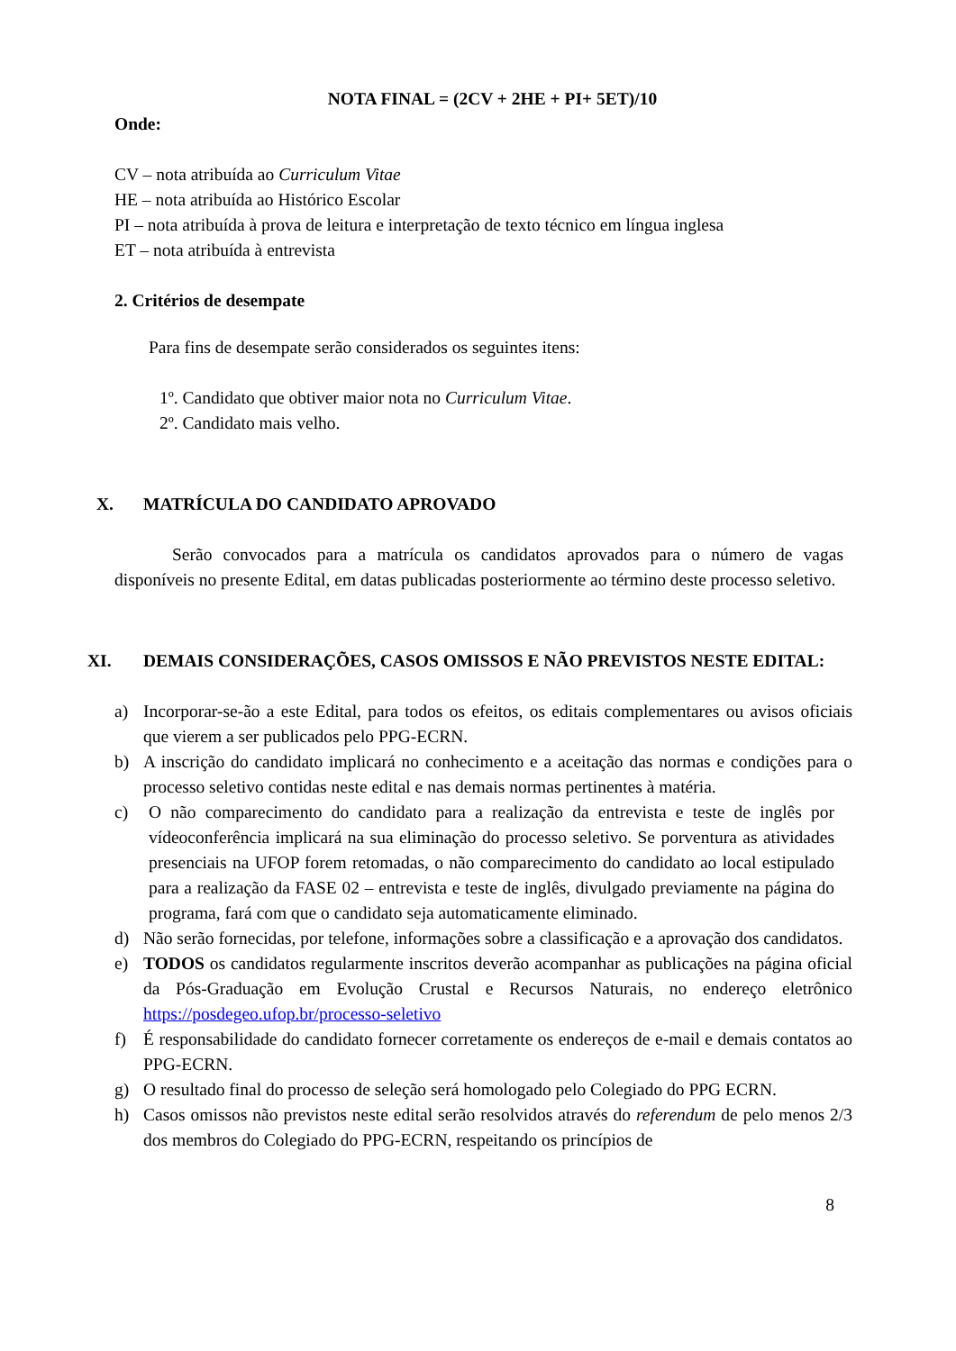NOTA FINAL = (2CV + 2HE + PI+ 5ET)/10
Onde:
CV – nota atribuída ao Curriculum Vitae
HE – nota atribuída ao Histórico Escolar
PI – nota atribuída à prova de leitura e interpretação de texto técnico em língua inglesa
ET – nota atribuída à entrevista
2. Critérios de desempate
Para fins de desempate serão considerados os seguintes itens:
1º. Candidato que obtiver maior nota no Curriculum Vitae.
2º. Candidato mais velho.
X. MATRÍCULA DO CANDIDATO APROVADO
Serão convocados para a matrícula os candidatos aprovados para o número de vagas disponíveis no presente Edital, em datas publicadas posteriormente ao término deste processo seletivo.
XI. DEMAIS CONSIDERAÇÕES, CASOS OMISSOS E NÃO PREVISTOS NESTE EDITAL:
a) Incorporar-se-ão a este Edital, para todos os efeitos, os editais complementares ou avisos oficiais que vierem a ser publicados pelo PPG-ECRN.
b) A inscrição do candidato implicará no conhecimento e a aceitação das normas e condições para o processo seletivo contidas neste edital e nas demais normas pertinentes à matéria.
c) O não comparecimento do candidato para a realização da entrevista e teste de inglês por vídeoconferência implicará na sua eliminação do processo seletivo. Se porventura as atividades presenciais na UFOP forem retomadas, o não comparecimento do candidato ao local estipulado para a realização da FASE 02 – entrevista e teste de inglês, divulgado previamente na página do programa, fará com que o candidato seja automaticamente eliminado.
d) Não serão fornecidas, por telefone, informações sobre a classificação e a aprovação dos candidatos.
e) TODOS os candidatos regularmente inscritos deverão acompanhar as publicações na página oficial da Pós-Graduação em Evolução Crustal e Recursos Naturais, no endereço eletrônico https://posdegeo.ufop.br/processo-seletivo
f) É responsabilidade do candidato fornecer corretamente os endereços de e-mail e demais contatos ao PPG-ECRN.
g) O resultado final do processo de seleção será homologado pelo Colegiado do PPG ECRN.
h) Casos omissos não previstos neste edital serão resolvidos através do referendum de pelo menos 2/3 dos membros do Colegiado do PPG-ECRN, respeitando os princípios de
8